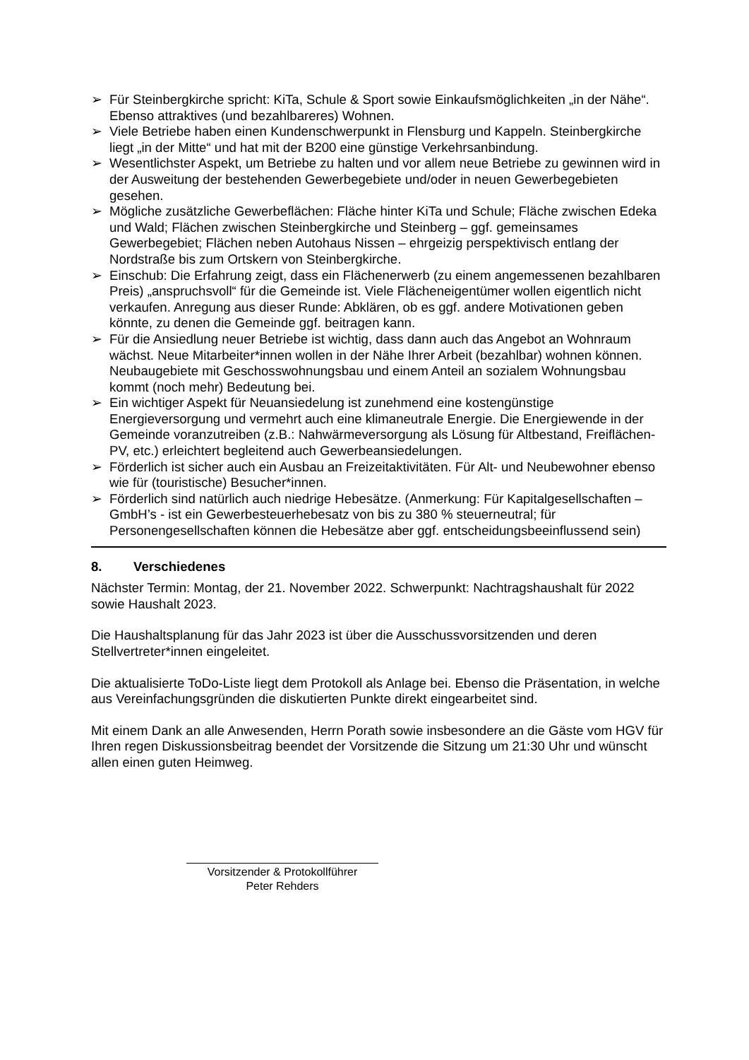➢ Für Steinbergkirche spricht: KiTa, Schule & Sport sowie Einkaufsmöglichkeiten „in der Nähe“. Ebenso attraktives (und bezahlbareres) Wohnen.
➢ Viele Betriebe haben einen Kundenschwerpunkt in Flensburg und Kappeln. Steinbergkirche liegt „in der Mitte“ und hat mit der B200 eine günstige Verkehrsanbindung.
➢ Wesentlichster Aspekt, um Betriebe zu halten und vor allem neue Betriebe zu gewinnen wird in der Ausweitung der bestehenden Gewerbegebiete und/oder in neuen Gewerbegebieten gesehen.
➢ Mögliche zusätzliche Gewerbeflächen: Fläche hinter KiTa und Schule; Fläche zwischen Edeka und Wald; Flächen zwischen Steinbergkirche und Steinberg – ggf. gemeinsames Gewerbegebiet; Flächen neben Autohaus Nissen – ehrgeizig perspektivisch entlang der Nordstraße bis zum Ortskern von Steinbergkirche.
➢ Einschub: Die Erfahrung zeigt, dass ein Flächenerwerb (zu einem angemessenen bezahlbaren Preis) „anspruchsvoll“ für die Gemeinde ist. Viele Flächeneigentümer wollen eigentlich nicht verkaufen. Anregung aus dieser Runde: Abklären, ob es ggf. andere Motivationen geben könnte, zu denen die Gemeinde ggf. beitragen kann.
➢ Für die Ansiedlung neuer Betriebe ist wichtig, dass dann auch das Angebot an Wohnraum wächst. Neue Mitarbeiter*innen wollen in der Nähe Ihrer Arbeit (bezahlbar) wohnen können. Neubaugebiete mit Geschosswohnungsbau und einem Anteil an sozialem Wohnungsbau kommt (noch mehr) Bedeutung bei.
➢ Ein wichtiger Aspekt für Neuansiedelung ist zunehmend eine kostengünstige Energieversorgung und vermehrt auch eine klimaneutrale Energie. Die Energiewende in der Gemeinde voranzutreiben (z.B.: Nahwärmeversorgung als Lösung für Altbestand, Freiflächen-PV, etc.) erleichtert begleitend auch Gewerbeansiedelungen.
➢ Förderlich ist sicher auch ein Ausbau an Freizeitaktivitäten. Für Alt- und Neubewohner ebenso wie für (touristische) Besucher*innen.
➢ Förderlich sind natürlich auch niedrige Hebesätze. (Anmerkung: Für Kapitalgesellschaften – GmbH’s - ist ein Gewerbesteuerhebesatz von bis zu 380 % steuerneutral; für Personengesellschaften können die Hebesätze aber ggf. entscheidungsbeeinflussend sein)
8. Verschiedenes
Nächster Termin: Montag, der 21. November 2022. Schwerpunkt: Nachtragshaushalt für 2022 sowie Haushalt 2023.
Die Haushaltsplanung für das Jahr 2023 ist über die Ausschussvorsitzenden und deren Stellvertreter*innen eingeleitet.
Die aktualisierte ToDo-Liste liegt dem Protokoll als Anlage bei. Ebenso die Präsentation, in welche aus Vereinfachungsgründen die diskutierten Punkte direkt eingearbeitet sind.
Mit einem Dank an alle Anwesenden, Herrn Porath sowie insbesondere an die Gäste vom HGV für Ihren regen Diskussionsbeitrag beendet der Vorsitzende die Sitzung um 21:30 Uhr und wünscht allen einen guten Heimweg.
Vorsitzender & Protokollführer
Peter Rehders